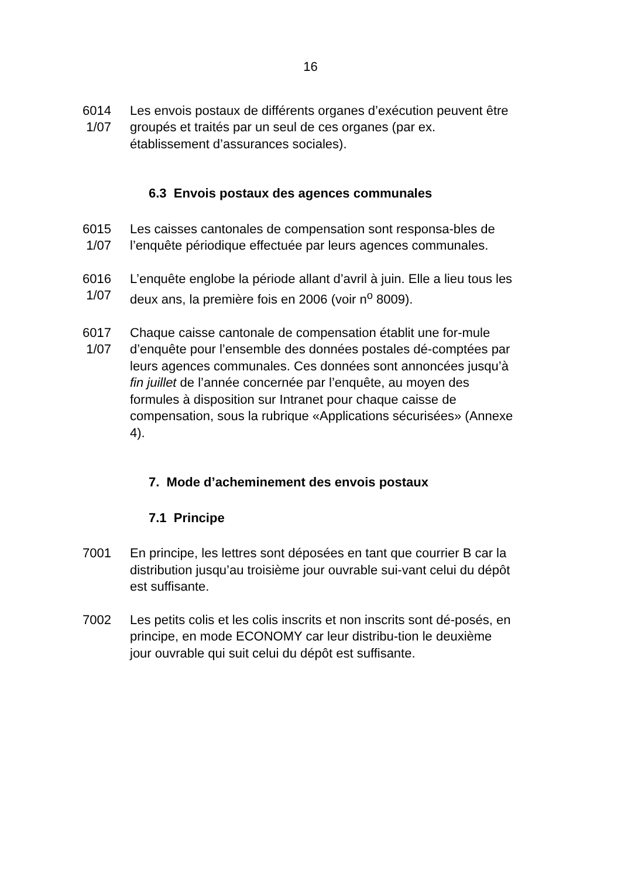16
6014
1/07
Les envois postaux de différents organes d’exécution peuvent être groupés et traités par un seul de ces organes (par ex. établissement d’assurances sociales).
6.3 Envois postaux des agences communales
6015
1/07
Les caisses cantonales de compensation sont responsa-bles de l’enquête périodique effectuée par leurs agences communales.
6016
1/07
L’enquête englobe la période allant d’avril à juin. Elle a lieu tous les deux ans, la première fois en 2006 (voir n<sup>o</sup> 8009).
6017
1/07
Chaque caisse cantonale de compensation établit une for-mule d’enquête pour l’ensemble des données postales dé-comptées par leurs agences communales. Ces données sont annoncées jusqu’à fin juillet de l’année concernée par l’enquête, au moyen des formules à disposition sur Intranet pour chaque caisse de compensation, sous la rubrique «Applications sécurisées» (Annexe 4).
7. Mode d’acheminement des envois postaux
7.1 Principe
7001 En principe, les lettres sont déposées en tant que courrier B car la distribution jusqu’au troisième jour ouvrable sui-vant celui du dépôt est suffisante.
7002 Les petits colis et les colis inscrits et non inscrits sont dé-posés, en principe, en mode ECONOMY car leur distribu-tion le deuxième jour ouvrable qui suit celui du dépôt est suffisante.